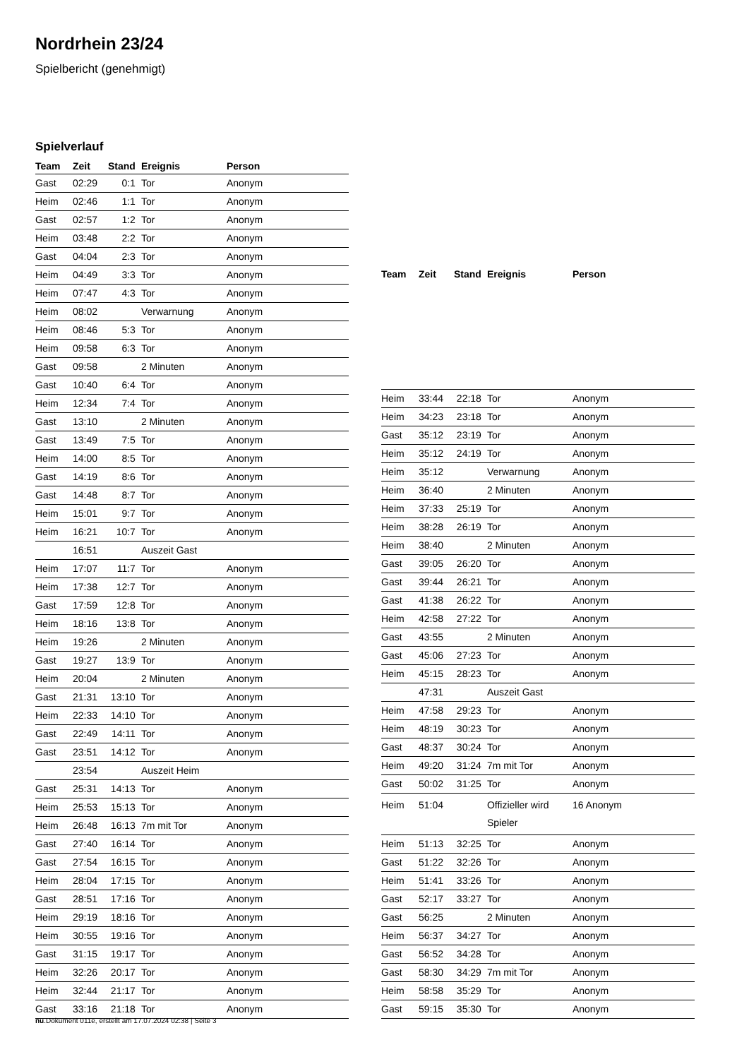Nordrhein 23/24
Spielbericht (genehmigt)
Spielverlauf
| Team | Zeit | Stand | Ereignis | Person |
| --- | --- | --- | --- | --- |
| Gast | 02:29 | 0:1 | Tor | Anonym |
| Heim | 02:46 | 1:1 | Tor | Anonym |
| Gast | 02:57 | 1:2 | Tor | Anonym |
| Heim | 03:48 | 2:2 | Tor | Anonym |
| Gast | 04:04 | 2:3 | Tor | Anonym |
| Heim | 04:49 | 3:3 | Tor | Anonym |
| Heim | 07:47 | 4:3 | Tor | Anonym |
| Heim | 08:02 | | Verwarnung | Anonym |
| Heim | 08:46 | 5:3 | Tor | Anonym |
| Heim | 09:58 | 6:3 | Tor | Anonym |
| Gast | 09:58 | | 2 Minuten | Anonym |
| Gast | 10:40 | 6:4 | Tor | Anonym |
| Heim | 12:34 | 7:4 | Tor | Anonym |
| Gast | 13:10 | | 2 Minuten | Anonym |
| Gast | 13:49 | 7:5 | Tor | Anonym |
| Heim | 14:00 | 8:5 | Tor | Anonym |
| Gast | 14:19 | 8:6 | Tor | Anonym |
| Gast | 14:48 | 8:7 | Tor | Anonym |
| Heim | 15:01 | 9:7 | Tor | Anonym |
| Heim | 16:21 | 10:7 | Tor | Anonym |
| | 16:51 | | Auszeit Gast | |
| Heim | 17:07 | 11:7 | Tor | Anonym |
| Heim | 17:38 | 12:7 | Tor | Anonym |
| Gast | 17:59 | 12:8 | Tor | Anonym |
| Heim | 18:16 | 13:8 | Tor | Anonym |
| Heim | 19:26 | | 2 Minuten | Anonym |
| Gast | 19:27 | 13:9 | Tor | Anonym |
| Heim | 20:04 | | 2 Minuten | Anonym |
| Gast | 21:31 | 13:10 | Tor | Anonym |
| Heim | 22:33 | 14:10 | Tor | Anonym |
| Gast | 22:49 | 14:11 | Tor | Anonym |
| Gast | 23:51 | 14:12 | Tor | Anonym |
| | 23:54 | | Auszeit Heim | |
| Gast | 25:31 | 14:13 | Tor | Anonym |
| Heim | 25:53 | 15:13 | Tor | Anonym |
| Heim | 26:48 | 16:13 | 7m mit Tor | Anonym |
| Gast | 27:40 | 16:14 | Tor | Anonym |
| Gast | 27:54 | 16:15 | Tor | Anonym |
| Heim | 28:04 | 17:15 | Tor | Anonym |
| Gast | 28:51 | 17:16 | Tor | Anonym |
| Heim | 29:19 | 18:16 | Tor | Anonym |
| Heim | 30:55 | 19:16 | Tor | Anonym |
| Gast | 31:15 | 19:17 | Tor | Anonym |
| Heim | 32:26 | 20:17 | Tor | Anonym |
| Heim | 32:44 | 21:17 | Tor | Anonym |
| Gast | 33:16 | 21:18 | Tor | Anonym |
| Team | Zeit | Stand | Ereignis | Person |
| --- | --- | --- | --- | --- |
| Heim | 33:44 | 22:18 | Tor | Anonym |
| Heim | 34:23 | 23:18 | Tor | Anonym |
| Gast | 35:12 | 23:19 | Tor | Anonym |
| Heim | 35:12 | 24:19 | Tor | Anonym |
| Heim | 35:12 | | Verwarnung | Anonym |
| Heim | 36:40 | | 2 Minuten | Anonym |
| Heim | 37:33 | 25:19 | Tor | Anonym |
| Heim | 38:28 | 26:19 | Tor | Anonym |
| Heim | 38:40 | | 2 Minuten | Anonym |
| Gast | 39:05 | 26:20 | Tor | Anonym |
| Gast | 39:44 | 26:21 | Tor | Anonym |
| Gast | 41:38 | 26:22 | Tor | Anonym |
| Heim | 42:58 | 27:22 | Tor | Anonym |
| Gast | 43:55 | | 2 Minuten | Anonym |
| Gast | 45:06 | 27:23 | Tor | Anonym |
| Heim | 45:15 | 28:23 | Tor | Anonym |
| | 47:31 | | Auszeit Gast | |
| Heim | 47:58 | 29:23 | Tor | Anonym |
| Heim | 48:19 | 30:23 | Tor | Anonym |
| Gast | 48:37 | 30:24 | Tor | Anonym |
| Heim | 49:20 | 31:24 | 7m mit Tor | Anonym |
| Gast | 50:02 | 31:25 | Tor | Anonym |
| Heim | 51:04 | | Offizieller wird Spieler | 16 Anonym |
| Heim | 51:13 | 32:25 | Tor | Anonym |
| Gast | 51:22 | 32:26 | Tor | Anonym |
| Heim | 51:41 | 33:26 | Tor | Anonym |
| Gast | 52:17 | 33:27 | Tor | Anonym |
| Gast | 56:25 | | 2 Minuten | Anonym |
| Heim | 56:37 | 34:27 | Tor | Anonym |
| Gast | 56:52 | 34:28 | Tor | Anonym |
| Gast | 58:30 | 34:29 | 7m mit Tor | Anonym |
| Heim | 58:58 | 35:29 | Tor | Anonym |
| Gast | 59:15 | 35:30 | Tor | Anonym |
nu.Dokument 011e, erstellt am 17.07.2024 02:38 | Seite 3